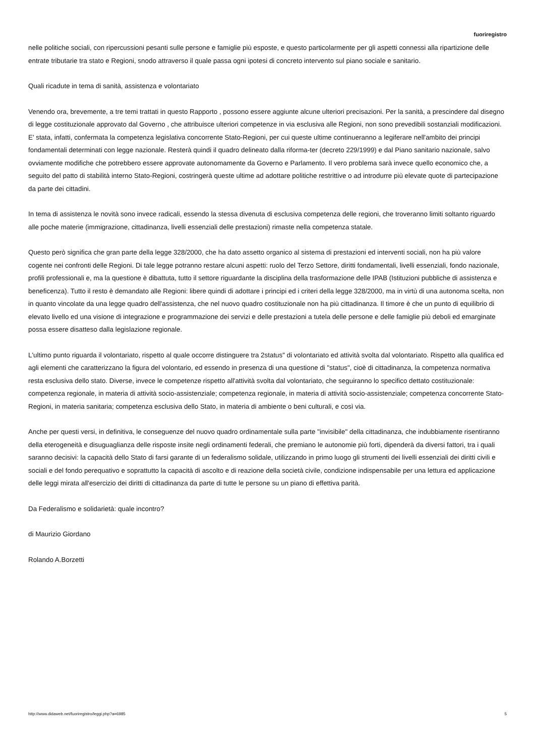fuoriregistro
nelle politiche sociali, con ripercussioni pesanti sulle persone e famiglie più esposte, e questo particolarmente per gli aspetti connessi alla ripartizione delle entrate tributarie tra stato e Regioni, snodo attraverso il quale passa ogni ipotesi di concreto intervento sul piano sociale e sanitario.
Quali ricadute in tema di sanità, assistenza e volontariato
Venendo ora, brevemente, a tre temi trattati in questo Rapporto , possono essere aggiunte alcune ulteriori precisazioni. Per la sanità, a prescindere dal disegno di legge costituzionale approvato dal Governo , che attribuisce ulteriori competenze in via esclusiva alle Regioni, non sono prevedibili sostanziali modificazioni. E' stata, infatti, confermata la competenza legislativa concorrente Stato-Regioni, per cui queste ultime continueranno a legiferare nell'ambito dei principi fondamentali determinati con legge nazionale. Resterà quindi il quadro delineato dalla riforma-ter (decreto 229/1999) e dal Piano sanitario nazionale, salvo ovviamente modifiche che potrebbero essere approvate autonomamente da Governo e Parlamento. Il vero problema sarà invece quello economico che, a seguito del patto di stabilità interno Stato-Regioni, costringerà queste ultime ad adottare politiche restrittive o ad introdurre più elevate quote di partecipazione da parte dei cittadini.
In tema di assistenza le novità sono invece radicali, essendo la stessa divenuta di esclusiva competenza delle regioni, che troveranno limiti soltanto riguardo alle poche materie (immigrazione, cittadinanza, livelli essenziali delle prestazioni) rimaste nella competenza statale.
Questo però significa che gran parte della legge 328/2000, che ha dato assetto organico al sistema di prestazioni ed interventi sociali, non ha più valore cogente nei confronti delle Regioni. Di tale legge potranno restare alcuni aspetti: ruolo del Terzo Settore, diritti fondamentali, livelli essenziali, fondo nazionale, profili professionali e, ma la questione è dibattuta, tutto il settore riguardante la disciplina della trasformazione delle IPAB (Istituzioni pubbliche di assistenza e beneficenza). Tutto il resto è demandato alle Regioni: libere quindi di adottare i principi ed i criteri della legge 328/2000, ma in virtù di una autonoma scelta, non in quanto vincolate da una legge quadro dell'assistenza, che nel nuovo quadro costituzionale non ha più cittadinanza. Il timore è che un punto di equilibrio di elevato livello ed una visione di integrazione e programmazione dei servizi e delle prestazioni a tutela delle persone e delle famiglie più deboli ed emarginate possa essere disatteso dalla legislazione regionale.
L'ultimo punto riguarda il volontariato, rispetto al quale occorre distinguere tra 2status" di volontariato ed attività svolta dal volontariato. Rispetto alla qualifica ed agli elementi che caratterizzano la figura del volontario, ed essendo in presenza di una questione di "status", cioè di cittadinanza, la competenza normativa resta esclusiva dello stato. Diverse, invece le competenze rispetto all'attività svolta dal volontariato, che seguiranno lo specifico dettato costituzionale: competenza regionale, in materia di attività socio-assistenziale; competenza regionale, in materia di attività socio-assistenziale; competenza concorrente Stato-Regioni, in materia sanitaria; competenza esclusiva dello Stato, in materia di ambiente o beni culturali, e così via.
Anche per questi versi, in definitiva, le conseguenze del nuovo quadro ordinamentale sulla parte "invisibile" della cittadinanza, che indubbiamente risentiranno della eterogeneità e disuguaglianza delle risposte insite negli ordinamenti federali, che premiano le autonomie più forti, dipenderà da diversi fattori, tra i quali saranno decisivi: la capacità dello Stato di farsi garante di un federalismo solidale, utilizzando in primo luogo gli strumenti dei livelli essenziali dei diritti civili e sociali e del fondo perequativo e soprattutto la capacità di ascolto e di reazione della società civile, condizione indispensabile per una lettura ed applicazione delle leggi mirata all'esercizio dei diritti di cittadinanza da parte di tutte le persone su un piano di effettiva parità.
Da Federalismo e solidarietà: quale incontro?
di Maurizio Giordano
Rolando A.Borzetti
http://www.didaweb.net/fuoriregistro/leggi.php?a=6985 5